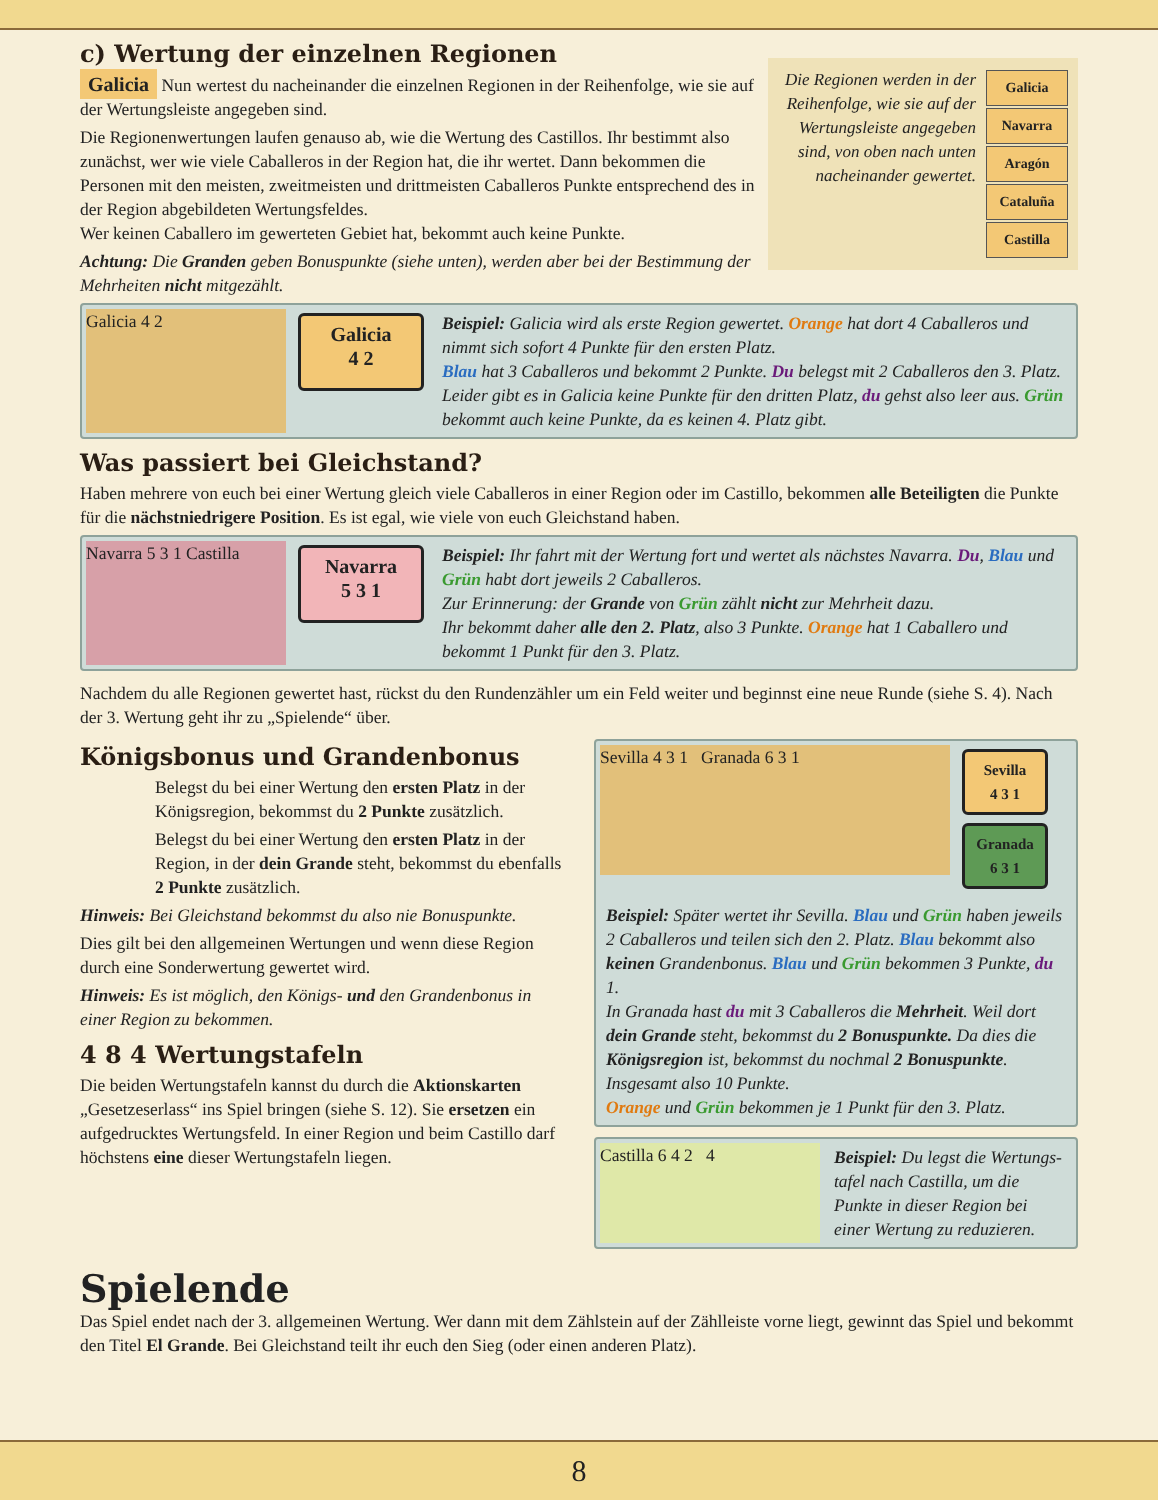Die Regionen werden in der Reihenfolge, wie sie auf der Wertungs­leiste angegeben sind, von oben nach unten nacheinander gewertet.
Galicia
Navarra
Aragón
Cataluña
Castilla
c) Wertung der einzelnen Regionen
Galicia Nun wertest du nacheinander die einzelnen Regionen in der Reihenfolge, wie sie auf der Wertungsleiste angegeben sind.
Die Regionenwertungen laufen genauso ab, wie die Wertung des Castillos. Ihr bestimmt also zunächst, wer wie viele Caballeros in der Region hat, die ihr wertet. Dann bekommen die Personen mit den meisten, zweitmeisten und drittmeisten Caballeros Punkte entsprechend des in der Region abgebildeten Wertungsfeldes.
Wer keinen Caballero im gewerteten Gebiet hat, bekommt auch keine Punkte.
Achtung: Die Granden geben Bonuspunkte (siehe unten), werden aber bei der Bestimmung der Mehrheiten nicht mitgezählt.
Galicia 4 2
Galicia
4 2
Beispiel: Galicia wird als erste Region gewertet. Orange hat dort 4 Caballeros und nimmt sich sofort 4 Punkte für den ersten Platz.
Blau hat 3 Caballeros und bekommt 2 Punkte. Du belegst mit 2 Caballeros den 3. Platz. Leider gibt es in Galicia keine Punkte für den dritten Platz, du gehst also leer aus. Grün bekommt auch keine Punkte, da es keinen 4. Platz gibt.
Was passiert bei Gleichstand?
Haben mehrere von euch bei einer Wertung gleich viele Caballeros in einer Region oder im Castillo, bekommen alle Beteiligten die Punkte für die nächstniedrigere Position. Es ist egal, wie viele von euch Gleichstand haben.
Navarra 5 3 1 Castilla
Navarra
5 3 1
Beispiel: Ihr fahrt mit der Wertung fort und wertet als nächstes Navarra. Du, Blau und Grün habt dort jeweils 2 Caballeros.
Zur Erinnerung: der Grande von Grün zählt nicht zur Mehrheit dazu.
Ihr bekommt daher alle den 2. Platz, also 3 Punkte. Orange hat 1 Caballero und bekommt 1 Punkt für den 3. Platz.
Nachdem du alle Regionen gewertet hast, rückst du den Rundenzähler um ein Feld weiter und beginnst eine neue Runde (siehe S. 4). Nach der 3. Wertung geht ihr zu „Spielende“ über.
Königsbonus und Grandenbonus
Belegst du bei einer Wertung den ersten Platz in der Königsregion, bekommst du 2 Punkte zusätzlich.
Belegst du bei einer Wertung den ersten Platz in der Region, in der dein Grande steht, bekommst du ebenfalls 2 Punkte zusätzlich.
Hinweis: Bei Gleichstand bekommst du also nie Bonuspunkte.
Dies gilt bei den allgemeinen Wertungen und wenn diese Region durch eine Sonderwertung gewertet wird.
Hinweis: Es ist möglich, den Königs- und den Grandenbonus in einer Region zu bekommen.
4 8 4 Wertungstafeln
Die beiden Wertungstafeln kannst du durch die Aktions­karten „Gesetzeserlass“ ins Spiel bringen (siehe S. 12). Sie ersetzen ein aufgedrucktes Wertungsfeld. In einer Region und beim Castillo darf höchstens eine dieser Wertungstafeln liegen.
Sevilla 4 3 1 Granada 6 3 1
Sevilla
4 3 1
Granada
6 3 1
Beispiel: Später wertet ihr Sevilla. Blau und Grün haben jeweils 2 Caballeros und teilen sich den 2. Platz. Blau bekommt also keinen Grandenbonus. Blau und Grün bekommen 3 Punkte, du 1.
In Granada hast du mit 3 Caballeros die Mehrheit. Weil dort dein Grande steht, bekommst du 2 Bonuspunkte. Da dies die Königsregion ist, bekommst du nochmal 2 Bonus­punkte. Insgesamt also 10 Punkte.
Orange und Grün bekommen je 1 Punkt für den 3. Platz.
Castilla 6 4 2 4 Beispiel: Du legst die Wertungs­tafel nach Castilla, um die Punkte in dieser Region bei einer Wertung zu reduzieren.
Spielende
Das Spiel endet nach der 3. allgemeinen Wertung. Wer dann mit dem Zählstein auf der Zählleiste vorne liegt, gewinnt das Spiel und bekommt den Titel El Grande. Bei Gleichstand teilt ihr euch den Sieg (oder einen anderen Platz).
8